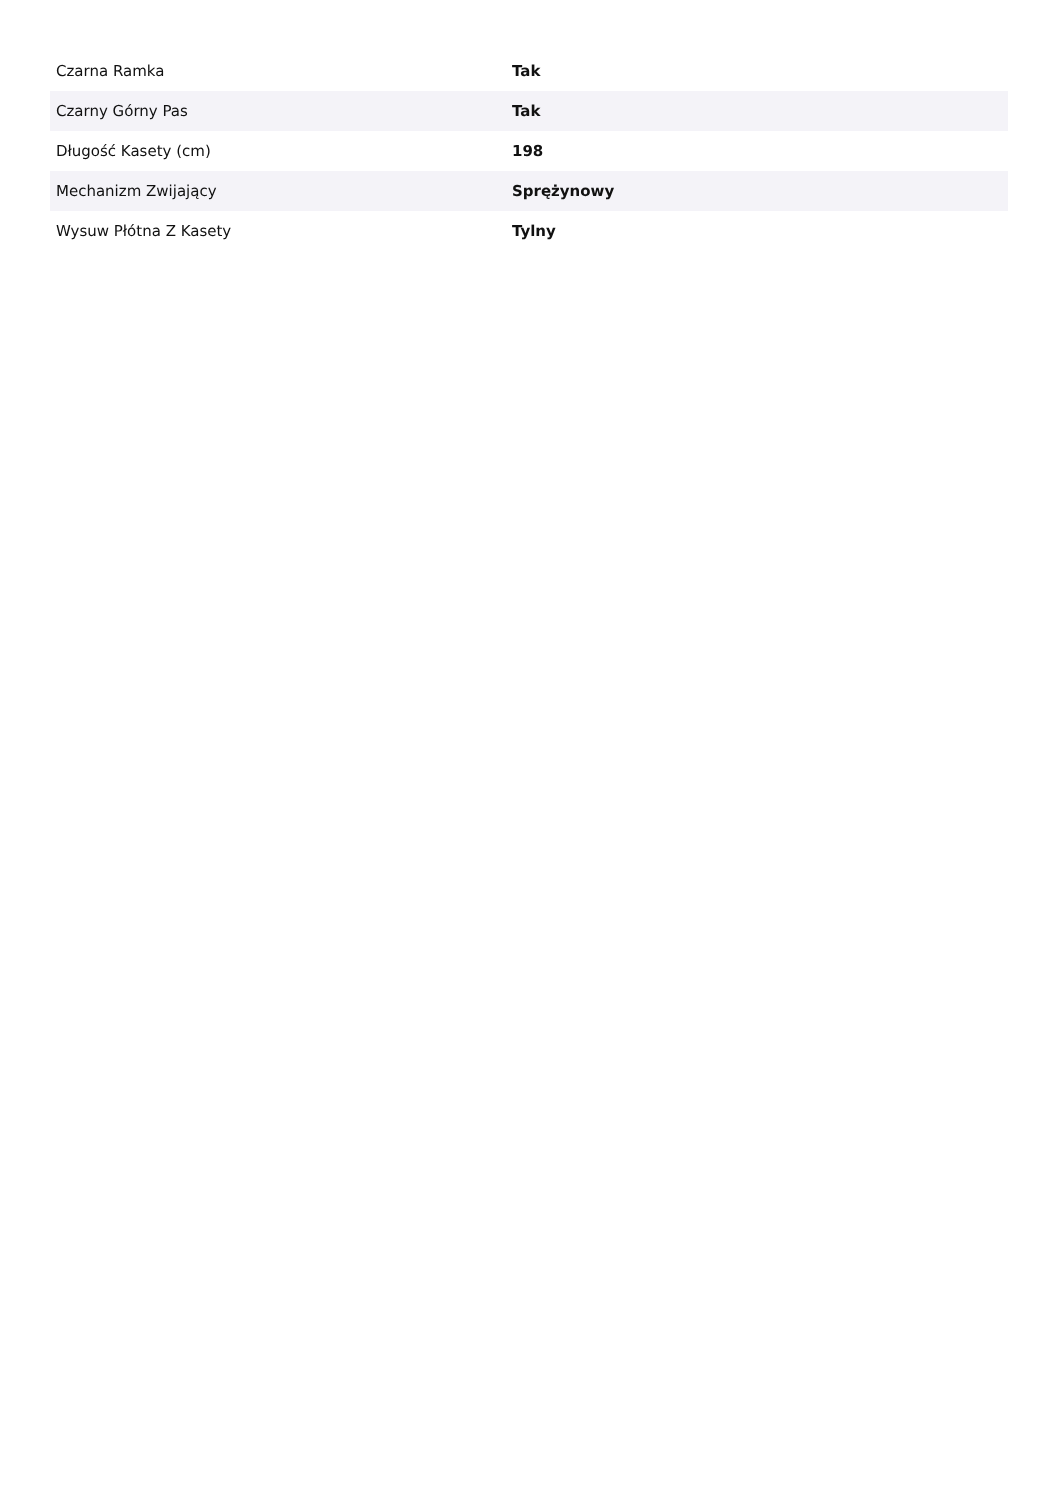| Czarna Ramka | Tak |
| Czarny Górny Pas | Tak |
| Długość Kasety (cm) | 198 |
| Mechanizm Zwijający | Sprężynowy |
| Wysuw Płótna Z Kasety | Tylny |